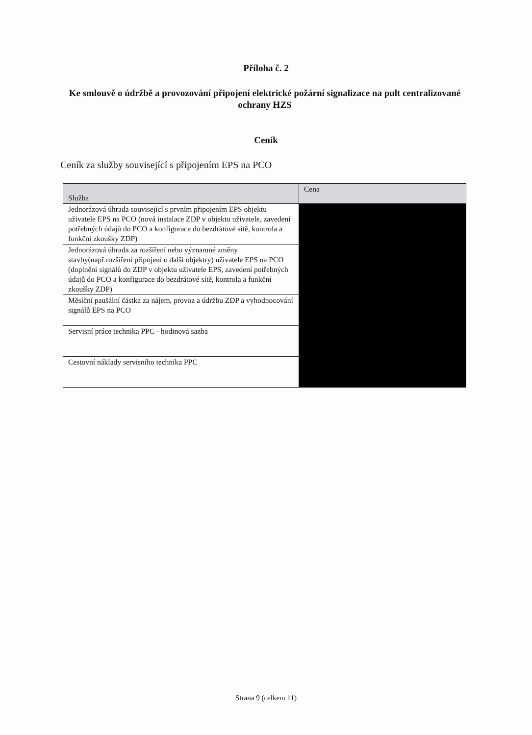Příloha č. 2
Ke smlouvě o údržbě a provozování připojení elektrické požární signalizace na pult centralizované ochrany HZS
Ceník
Ceník za služby související s připojením EPS na PCO
| Služba | Cena |
| --- | --- |
| Jednorázová úhrada související s prvním připojením EPS objektu uživatele EPS na PCO (nová instalace ZDP v objektu uživatele, zavedení potřebných údajů do PCO a konfigurace do bezdrátové sítě, kontrola a funkční zkoušky ZDP) | |
| Jednorázová úhrada za rozšíření nebo významné změny stavby(např.rozšíření připojení o další objektry) uživatele EPS na PCO (doplnění signálů do ZDP v objektu uživatele EPS, zavedení potřebných údajů do PCO a konfigurace do bezdrátové sítě, kontrola a funkční zkoušky ZDP) | |
| Měsíční paušální částka za nájem, provoz a údržbu ZDP a vyhodnocování signálů EPS na PCO | |
| Servisní práce technika PPC - hodinová sazba | |
| Cestovní náklady servisního technika PPC | |
Strana 9 (celkem 11)